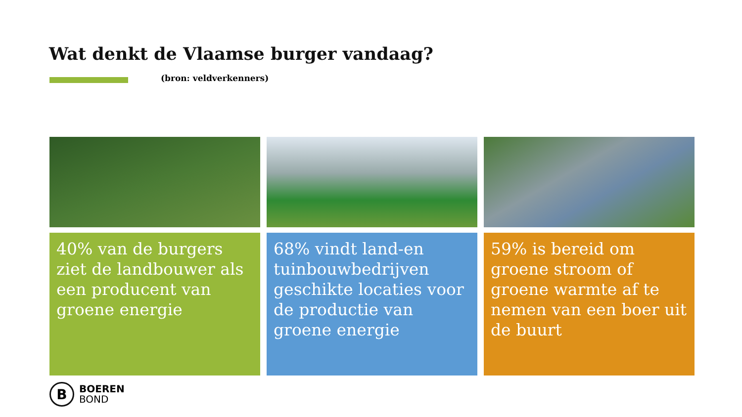Wat denkt de Vlaamse burger vandaag?
(bron: veldverkenners)
40% van de burgers ziet de landbouwer als een producent van groene energie
68% vindt land-en tuinbouwbedrijven geschikte locaties voor de productie van groene energie
59% is bereid om groene stroom of groene warmte af te nemen van een boer uit de buurt
B
BOEREN
BOND